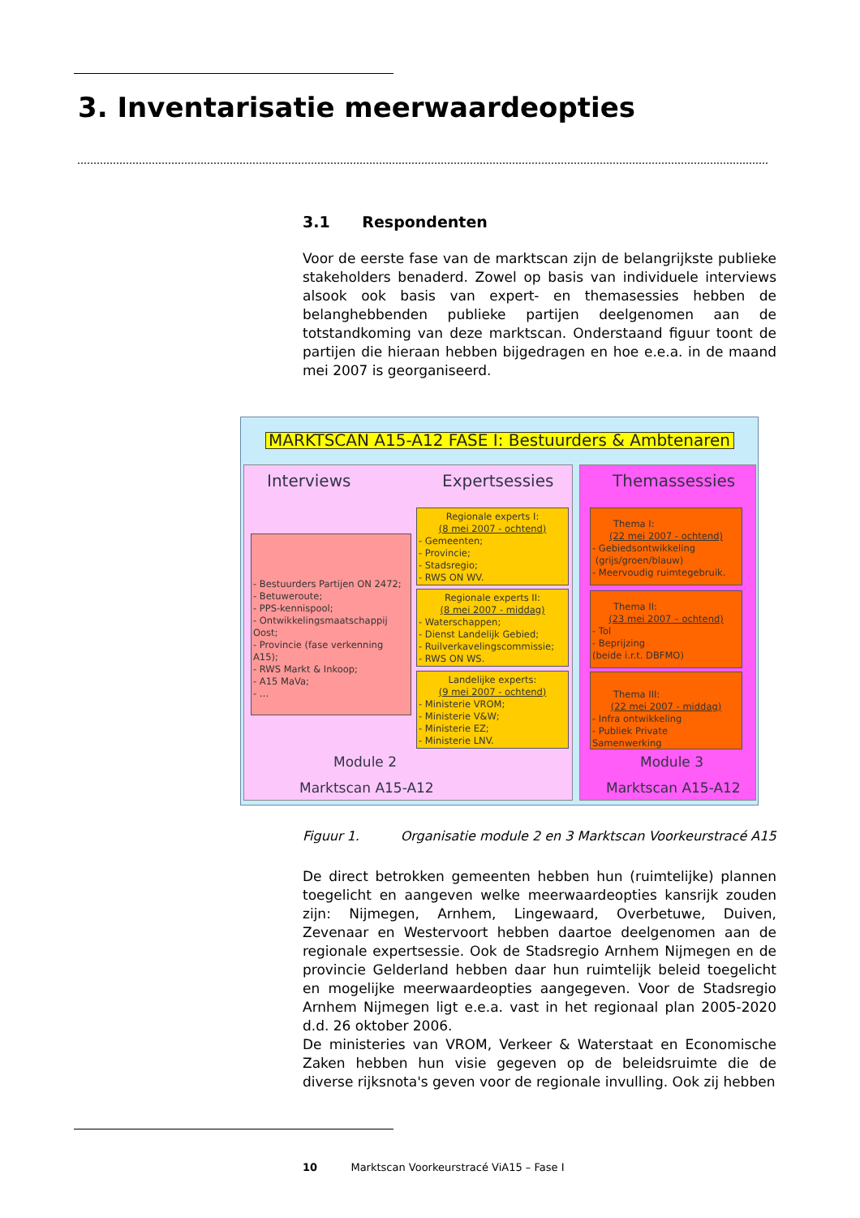3. Inventarisatie meerwaardeopties
3.1 Respondenten
Voor de eerste fase van de marktscan zijn de belangrijkste publieke stakeholders benaderd. Zowel op basis van individuele interviews alsook ook basis van expert- en themasessies hebben de belanghebbenden publieke partijen deelgenomen aan de totstandkoming van deze marktscan. Onderstaand figuur toont de partijen die hieraan hebben bijgedragen en hoe e.e.a. in de maand mei 2007 is georganiseerd.
MARKTSCAN A15-A12 FASE I: Bestuurders & Ambtenaren
Interviews Expertsessies
- Bestuurders Partijen ON 2472;
- Betuweroute;
- PPS-kennispool;
- Ontwikkelingsmaatschappij Oost;
- Provincie (fase verkenning A15);
- RWS Markt & Inkoop;
- A15 MaVa;
- …
Regionale experts I:
(8 mei 2007 - ochtend)
- Gemeenten;
- Provincie;
- Stadsregio;
- RWS ON WV.
Regionale experts II:
(8 mei 2007 - middag)
- Waterschappen;
- Dienst Landelijk Gebied;
- Ruilverkavelingscommissie;
- RWS ON WS.
Landelijke experts:
(9 mei 2007 - ochtend)
- Ministerie VROM;
- Ministerie V&W;
- Ministerie EZ;
- Ministerie LNV.
Module 2
Marktscan A15-A12
Themassessies
Thema I:
(22 mei 2007 - ochtend)
- Gebiedsontwikkeling
(grijs/groen/blauw)
- Meervoudig ruimtegebruik.
Thema II:
(23 mei 2007 – ochtend)
- Tol
- Beprijzing
(beide i.r.t. DBFMO)
Thema III:
(22 mei 2007 - middag)
- Infra ontwikkeling
- Publiek Private Samenwerking
Module 3
Marktscan A15-A12
Figuur 1. Organisatie module 2 en 3 Marktscan Voorkeurstracé A15
De direct betrokken gemeenten hebben hun (ruimtelijke) plannen toegelicht en aangeven welke meerwaardeopties kansrijk zouden zijn: Nijmegen, Arnhem, Lingewaard, Overbetuwe, Duiven, Zevenaar en Westervoort hebben daartoe deelgenomen aan de regionale expertsessie. Ook de Stadsregio Arnhem Nijmegen en de provincie Gelderland hebben daar hun ruimtelijk beleid toegelicht en mogelijke meerwaardeopties aangegeven. Voor de Stadsregio Arnhem Nijmegen ligt e.e.a. vast in het regionaal plan 2005-2020 d.d. 26 oktober 2006.
De ministeries van VROM, Verkeer & Waterstaat en Economische Zaken hebben hun visie gegeven op de beleidsruimte die de diverse rijksnota's geven voor de regionale invulling. Ook zij hebben
10 Marktscan Voorkeurstracé ViA15 – Fase I